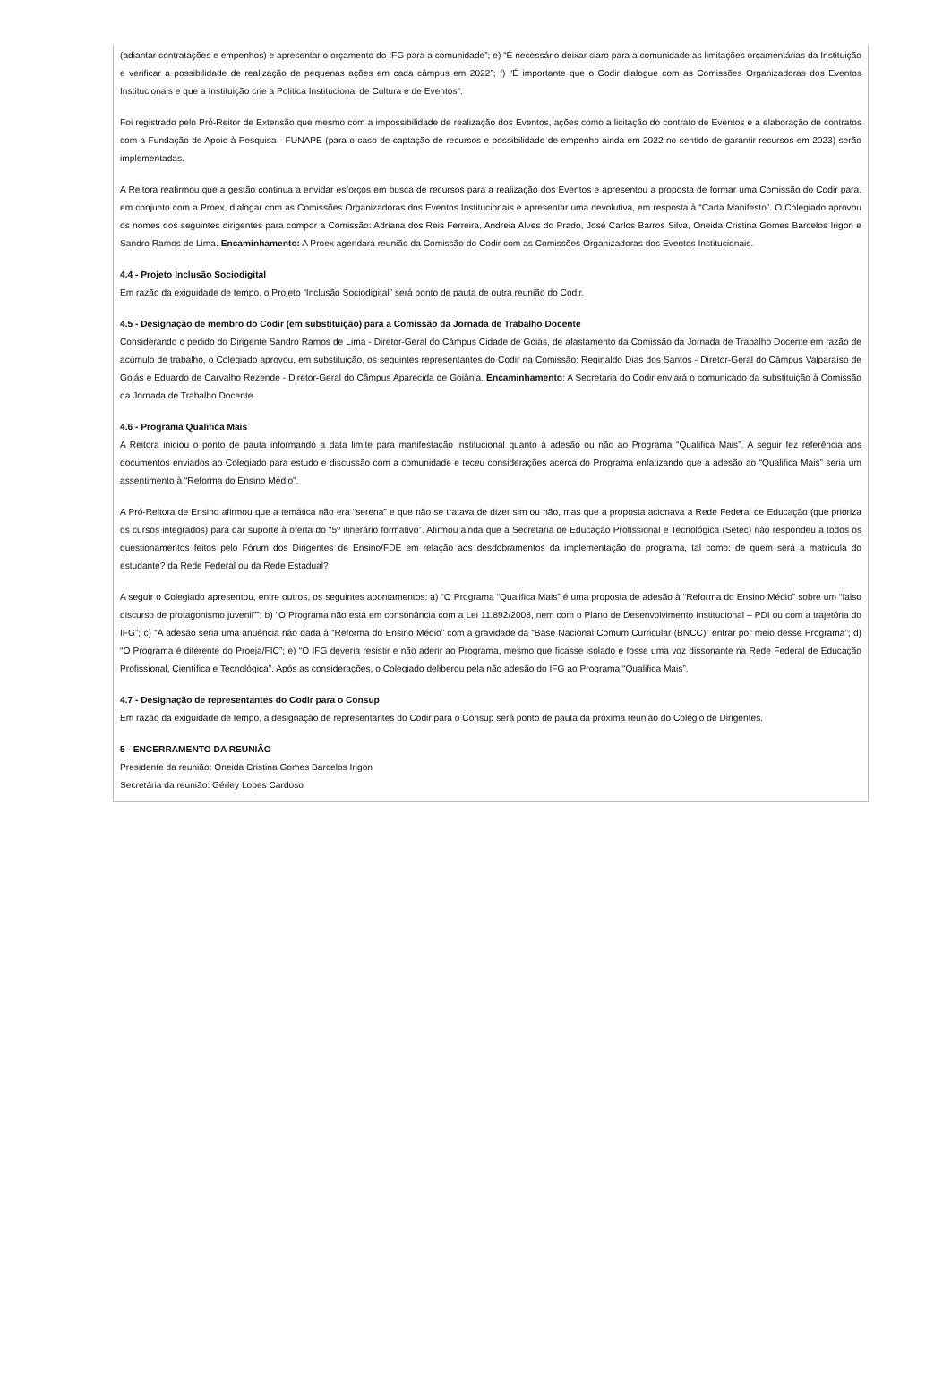(adiantar contratações e empenhos) e apresentar o orçamento do IFG para a comunidade”; e) “É necessário deixar claro para a comunidade as limitações orçamentárias da Instituição e verificar a possibilidade de realização de pequenas ações em cada câmpus em 2022”; f) “É importante que o Codir dialogue com as Comissões Organizadoras dos Eventos Institucionais e que a Instituição crie a Politica Institucional de Cultura e de Eventos”.
Foi registrado pelo Pró-Reitor de Extensão que mesmo com a impossibilidade de realização dos Eventos, ações como a licitação do contrato de Eventos e a elaboração de contratos com a Fundação de Apoio à Pesquisa - FUNAPE (para o caso de captação de recursos e possibilidade de empenho ainda em 2022 no sentido de garantir recursos em 2023) serão implementadas.
A Reitora reafirmou que a gestão continua a envidar esforços em busca de recursos para a realização dos Eventos e apresentou a proposta de formar uma Comissão do Codir para, em conjunto com a Proex, dialogar com as Comissões Organizadoras dos Eventos Institucionais e apresentar uma devolutiva, em resposta à “Carta Manifesto”. O Colegiado aprovou os nomes dos seguintes dirigentes para compor a Comissão: Adriana dos Reis Ferreira, Andreia Alves do Prado, José Carlos Barros Silva, Oneida Cristina Gomes Barcelos Irigon e Sandro Ramos de Lima. Encaminhamento: A Proex agendará reunião da Comissão do Codir com as Comissões Organizadoras dos Eventos Institucionais.
4.4 - Projeto Inclusão Sociodigital
Em razão da exiguidade de tempo, o Projeto “Inclusão Sociodigital” será ponto de pauta de outra reunião do Codir.
4.5 - Designação de membro do Codir (em substituição) para a Comissão da Jornada de Trabalho Docente
Considerando o pedido do Dirigente Sandro Ramos de Lima - Diretor-Geral do Câmpus Cidade de Goiás, de afastamento da Comissão da Jornada de Trabalho Docente em razão de acúmulo de trabalho, o Colegiado aprovou, em substituição, os seguintes representantes do Codir na Comissão: Reginaldo Dias dos Santos - Diretor-Geral do Câmpus Valparaíso de Goiás e Eduardo de Carvalho Rezende - Diretor-Geral do Câmpus Aparecida de Goiânia. Encaminhamento: A Secretaria do Codir enviará o comunicado da substituição à Comissão da Jornada de Trabalho Docente.
4.6 - Programa Qualifica Mais
A Reitora iniciou o ponto de pauta informando a data limite para manifestação institucional quanto à adesão ou não ao Programa “Qualifica Mais”. A seguir fez referência aos documentos enviados ao Colegiado para estudo e discussão com a comunidade e teceu considerações acerca do Programa enfatizando que a adesão ao “Qualifica Mais” seria um assentimento à “Reforma do Ensino Médio”.
A Pró-Reitora de Ensino afirmou que a temática não era “serena” e que não se tratava de dizer sim ou não, mas que a proposta acionava a Rede Federal de Educação (que prioriza os cursos integrados) para dar suporte à oferta do “5º itinerário formativo”. Afirmou ainda que a Secretaria de Educação Profissional e Tecnológica (Setec) não respondeu a todos os questionamentos feitos pelo Fórum dos Dirigentes de Ensino/FDE em relação aos desdobramentos da implementação do programa, tal como: de quem será a matrícula do estudante? da Rede Federal ou da Rede Estadual?
A seguir o Colegiado apresentou, entre outros, os seguintes apontamentos: a) “O Programa “Qualifica Mais” é uma proposta de adesão à “Reforma do Ensino Médio” sobre um “falso discurso de protagonismo juvenil””; b) “O Programa não está em consonância com a Lei 11.892/2008, nem com o Plano de Desenvolvimento Institucional – PDI ou com a trajetória do IFG”; c) “A adesão seria uma anuência não dada à “Reforma do Ensino Médio” com a gravidade da “Base Nacional Comum Curricular (BNCC)” entrar por meio desse Programa”; d) “O Programa é diferente do Proeja/FIC”; e) “O IFG deveria resistir e não aderir ao Programa, mesmo que ficasse isolado e fosse uma voz dissonante na Rede Federal de Educação Profissional, Científica e Tecnológica”. Após as considerações, o Colegiado deliberou pela não adesão do IFG ao Programa “Qualifica Mais”.
4.7 - Designação de representantes do Codir para o Consup
Em razão da exiguidade de tempo, a designação de representantes do Codir para o Consup será ponto de pauta da próxima reunião do Colégio de Dirigentes.
5 - ENCERRAMENTO DA REUNIÃO
Presidente da reunião: Oneida Cristina Gomes Barcelos Irigon
Secretária da reunião: Gérley Lopes Cardoso